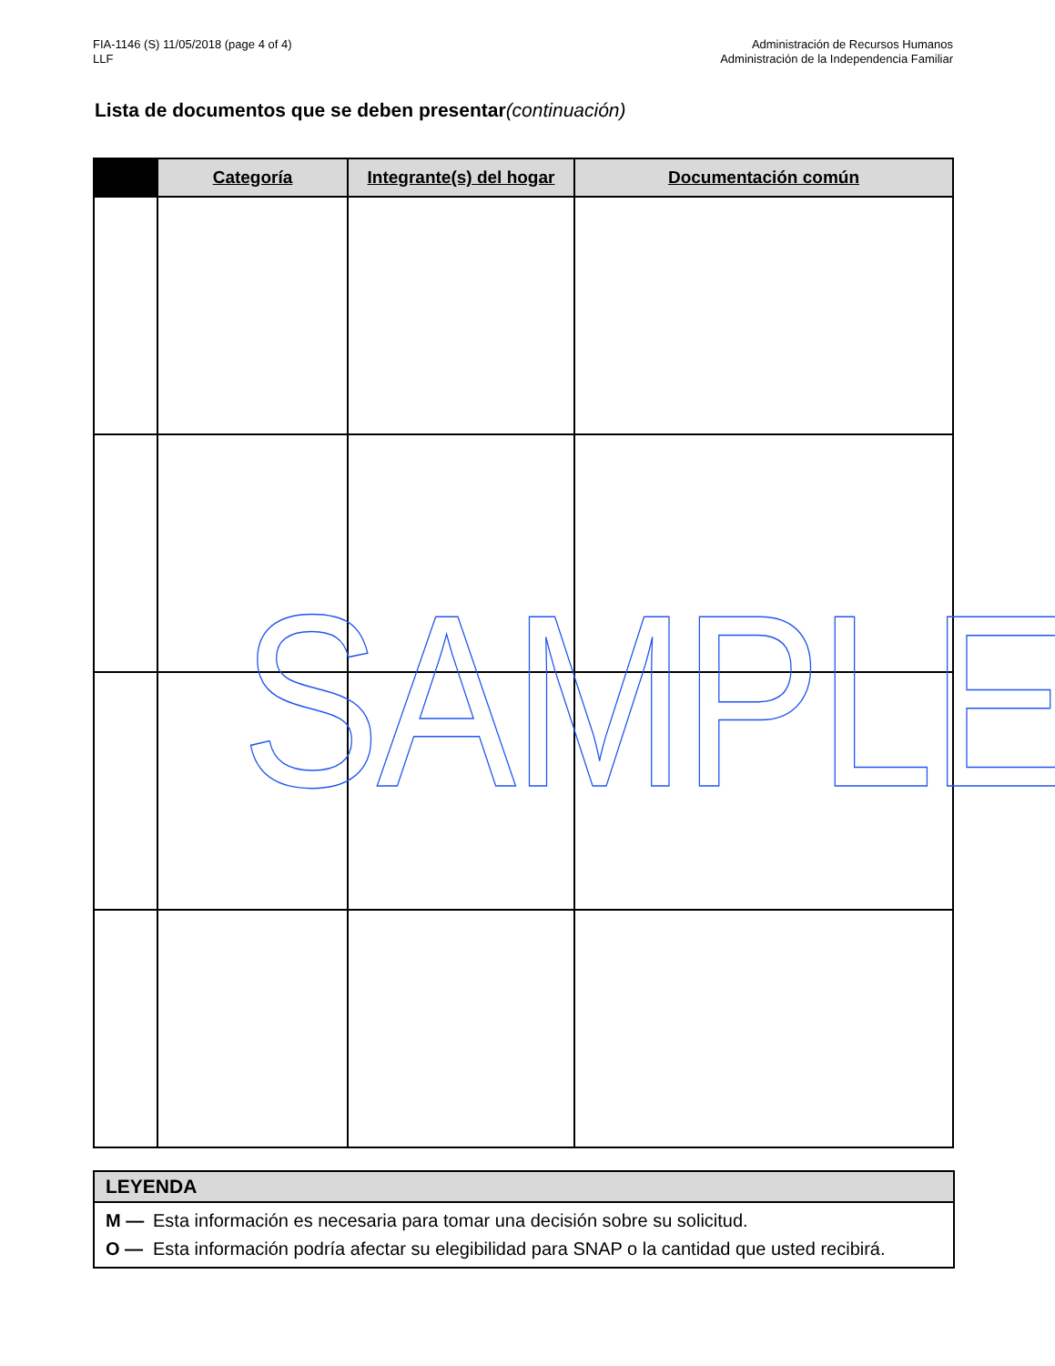FIA-1146 (S) 11/05/2018 (page 4 of 4)
LLF
Administración de Recursos Humanos
Administración de la Independencia Familiar
Lista de documentos que se deben presentar(continuación)
| | Categoría | Integrante(s) del hogar | Documentación común |
| --- | --- | --- | --- |
LEYENDA
M — Esta información es necesaria para tomar una decisión sobre su solicitud.
O — Esta información podría afectar su elegibilidad para SNAP o la cantidad que usted recibirá.
SAMPLE